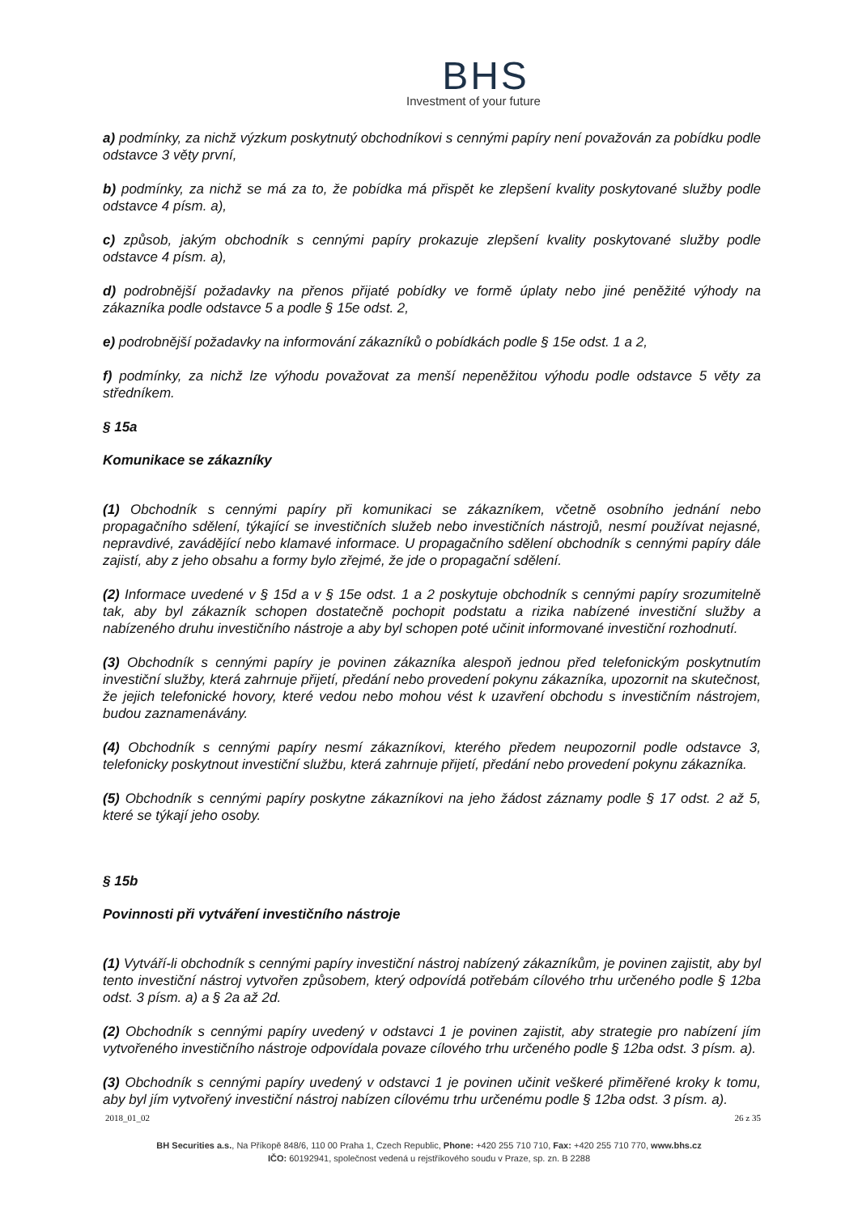BHS
Investment of your future
a) podmínky, za nichž výzkum poskytnutý obchodníkovi s cennými papíry není považován za pobídku podle odstavce 3 věty první,
b) podmínky, za nichž se má za to, že pobídka má přispět ke zlepšení kvality poskytované služby podle odstavce 4 písm. a),
c) způsob, jakým obchodník s cennými papíry prokazuje zlepšení kvality poskytované služby podle odstavce 4 písm. a),
d) podrobnější požadavky na přenos přijaté pobídky ve formě úplaty nebo jiné peněžité výhody na zákazníka podle odstavce 5 a podle § 15e odst. 2,
e) podrobnější požadavky na informování zákazníků o pobídkách podle § 15e odst. 1 a 2,
f) podmínky, za nichž lze výhodu považovat za menší nepeněžitou výhodu podle odstavce 5 věty za středníkem.
§ 15a
Komunikace se zákazníky
(1) Obchodník s cennými papíry při komunikaci se zákazníkem, včetně osobního jednání nebo propagačního sdělení, týkající se investičních služeb nebo investičních nástrojů, nesmí používat nejasné, nepravdivé, zavádějící nebo klamavé informace. U propagačního sdělení obchodník s cennými papíry dále zajistí, aby z jeho obsahu a formy bylo zřejmé, že jde o propagační sdělení.
(2) Informace uvedené v § 15d a v § 15e odst. 1 a 2 poskytuje obchodník s cennými papíry srozumitelně tak, aby byl zákazník schopen dostatečně pochopit podstatu a rizika nabízené investiční služby a nabízeného druhu investičního nástroje a aby byl schopen poté učinit informované investiční rozhodnutí.
(3) Obchodník s cennými papíry je povinen zákazníka alespoň jednou před telefonickým poskytnutím investiční služby, která zahrnuje přijetí, předání nebo provedení pokynu zákazníka, upozornit na skutečnost, že jejich telefonické hovory, které vedou nebo mohou vést k uzavření obchodu s investičním nástrojem, budou zaznamenávány.
(4) Obchodník s cennými papíry nesmí zákazníkovi, kterého předem neupozornil podle odstavce 3, telefonicky poskytnout investiční službu, která zahrnuje přijetí, předání nebo provedení pokynu zákazníka.
(5) Obchodník s cennými papíry poskytne zákazníkovi na jeho žádost záznamy podle § 17 odst. 2 až 5, které se týkají jeho osoby.
§ 15b
Povinnosti při vytváření investičního nástroje
(1) Vytváří-li obchodník s cennými papíry investiční nástroj nabízený zákazníkům, je povinen zajistit, aby byl tento investiční nástroj vytvořen způsobem, který odpovídá potřebám cílového trhu určeného podle § 12ba odst. 3 písm. a) a § 2a až 2d.
(2) Obchodník s cennými papíry uvedený v odstavci 1 je povinen zajistit, aby strategie pro nabízení jím vytvořeného investičního nástroje odpovídala povaze cílového trhu určeného podle § 12ba odst. 3 písm. a).
(3) Obchodník s cennými papíry uvedený v odstavci 1 je povinen učinit veškeré přiměřené kroky k tomu, aby byl jím vytvořený investiční nástroj nabízen cílovému trhu určenému podle § 12ba odst. 3 písm. a).
2018_01_02 26 z 35
BH Securities a.s., Na Příkopě 848/6, 110 00 Praha 1, Czech Republic, Phone: +420 255 710 710, Fax: +420 255 710 770, www.bhs.cz
IČO: 60192941, společnost vedená u rejstříkového soudu v Praze, sp. zn. B 2288